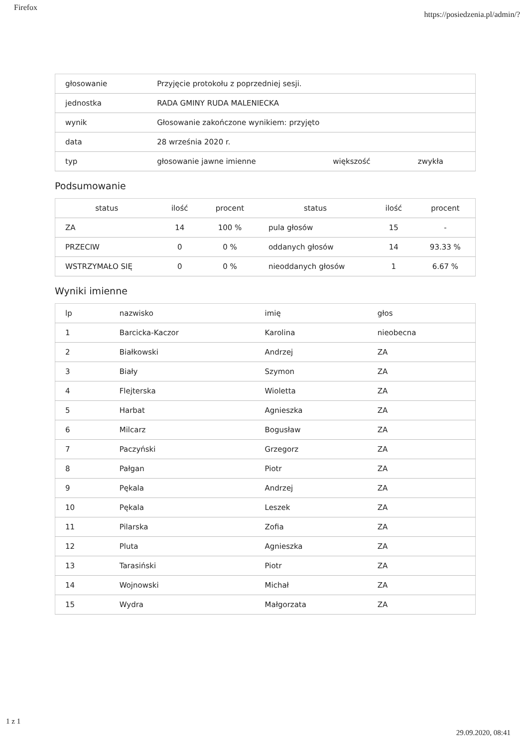Firefox https://posiedzenia.pl/admin/?
| głosowanie | Przyjęcie protokołu z poprzedniej sesji. | | |
| jednostka | RADA GMINY RUDA MALENIECKA | | |
| wynik | Głosowanie zakończone wynikiem: przyjęto | | |
| data | 28 września 2020 r. | | |
| typ | głosowanie jawne imienne | większość | zwykła |
Podsumowanie
| status | ilość | procent | status | ilość | procent |
| --- | --- | --- | --- | --- | --- |
| ZA | 14 | 100 % | pula głosów | 15 | - |
| PRZECIW | 0 | 0 % | oddanych głosów | 14 | 93.33 % |
| WSTRZYMAŁO SIĘ | 0 | 0 % | nieoddanych głosów | 1 | 6.67 % |
Wyniki imienne
| lp | nazwisko | imię | głos |
| --- | --- | --- | --- |
| 1 | Barcicka-Kaczor | Karolina | nieobecna |
| 2 | Białkowski | Andrzej | ZA |
| 3 | Biały | Szymon | ZA |
| 4 | Flejterska | Wioletta | ZA |
| 5 | Harbat | Agnieszka | ZA |
| 6 | Milcarz | Bogusław | ZA |
| 7 | Paczyński | Grzegorz | ZA |
| 8 | Pałgan | Piotr | ZA |
| 9 | Pękala | Andrzej | ZA |
| 10 | Pękala | Leszek | ZA |
| 11 | Pilarska | Zofia | ZA |
| 12 | Pluta | Agnieszka | ZA |
| 13 | Tarasiński | Piotr | ZA |
| 14 | Wojnowski | Michał | ZA |
| 15 | Wydra | Małgorzata | ZA |
1 z 1
29.09.2020, 08:41